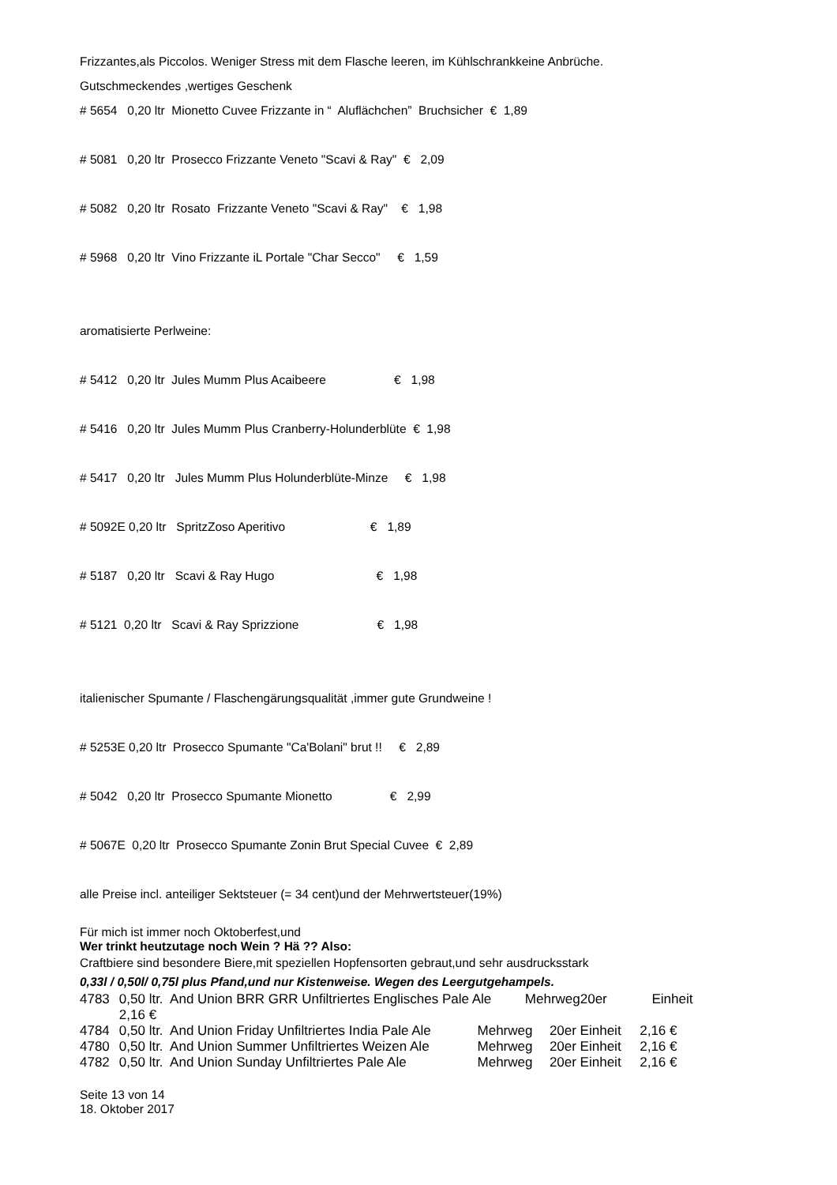Frizzantes,als Piccolos. Weniger Stress mit dem Flasche leeren, im Kühlschrankkeine Anbrüche.
Gutschmeckendes ,wertiges Geschenk
# 5654 0,20 ltr Mionetto Cuvee Frizzante in “ Aluflächchen” Bruchsicher € 1,89
# 5081 0,20 ltr Prosecco Frizzante Veneto "Scavi & Ray" € 2,09
# 5082 0,20 ltr Rosato Frizzante Veneto "Scavi & Ray" € 1,98
# 5968 0,20 ltr Vino Frizzante iL Portale "Char Secco" € 1,59
aromatisierte Perlweine:
# 5412 0,20 ltr Jules Mumm Plus Acaibeere € 1,98
# 5416 0,20 ltr Jules Mumm Plus Cranberry-Holunderblüte € 1,98
# 5417 0,20 ltr Jules Mumm Plus Holunderblüte-Minze € 1,98
# 5092E 0,20 ltr SpritzZoso Aperitivo € 1,89
# 5187 0,20 ltr Scavi & Ray Hugo € 1,98
# 5121 0,20 ltr Scavi & Ray Sprizzione € 1,98
italienischer Spumante / Flaschengärungsqualität ,immer gute Grundweine !
# 5253E 0,20 ltr Prosecco Spumante "Ca'Bolani" brut !! € 2,89
# 5042 0,20 ltr Prosecco Spumante Mionetto € 2,99
# 5067E 0,20 ltr Prosecco Spumante Zonin Brut Special Cuvee € 2,89
alle Preise incl. anteiliger Sektsteuer (= 34 cent)und der Mehrwertsteuer(19%)
Für mich ist immer noch Oktoberfest,und
Wer trinkt heutzutage noch Wein ? Hä ?? Also:
Craftbiere sind besondere Biere,mit speziellen Hopfensorten gebraut,und sehr ausdrucksstark
0,33l / 0,50l/ 0,75l plus Pfand,und nur Kistenweise. Wegen des Leergutgehampels.
| 4783 | 0,50 ltr. And Union BRR GRR Unfiltriertes Englisches Pale Ale Mehrweg20er Einheit 2,16 € | | |
| 4784 | 0,50 ltr. And Union Friday Unfiltriertes India Pale Ale | Mehrweg | 20er Einheit 2,16 € |
| 4780 | 0,50 ltr. And Union Summer Unfiltriertes Weizen Ale | Mehrweg | 20er Einheit 2,16 € |
| 4782 | 0,50 ltr. And Union Sunday Unfiltriertes Pale Ale | Mehrweg | 20er Einheit 2,16 € |
Seite 13 von 14
18. Oktober 2017